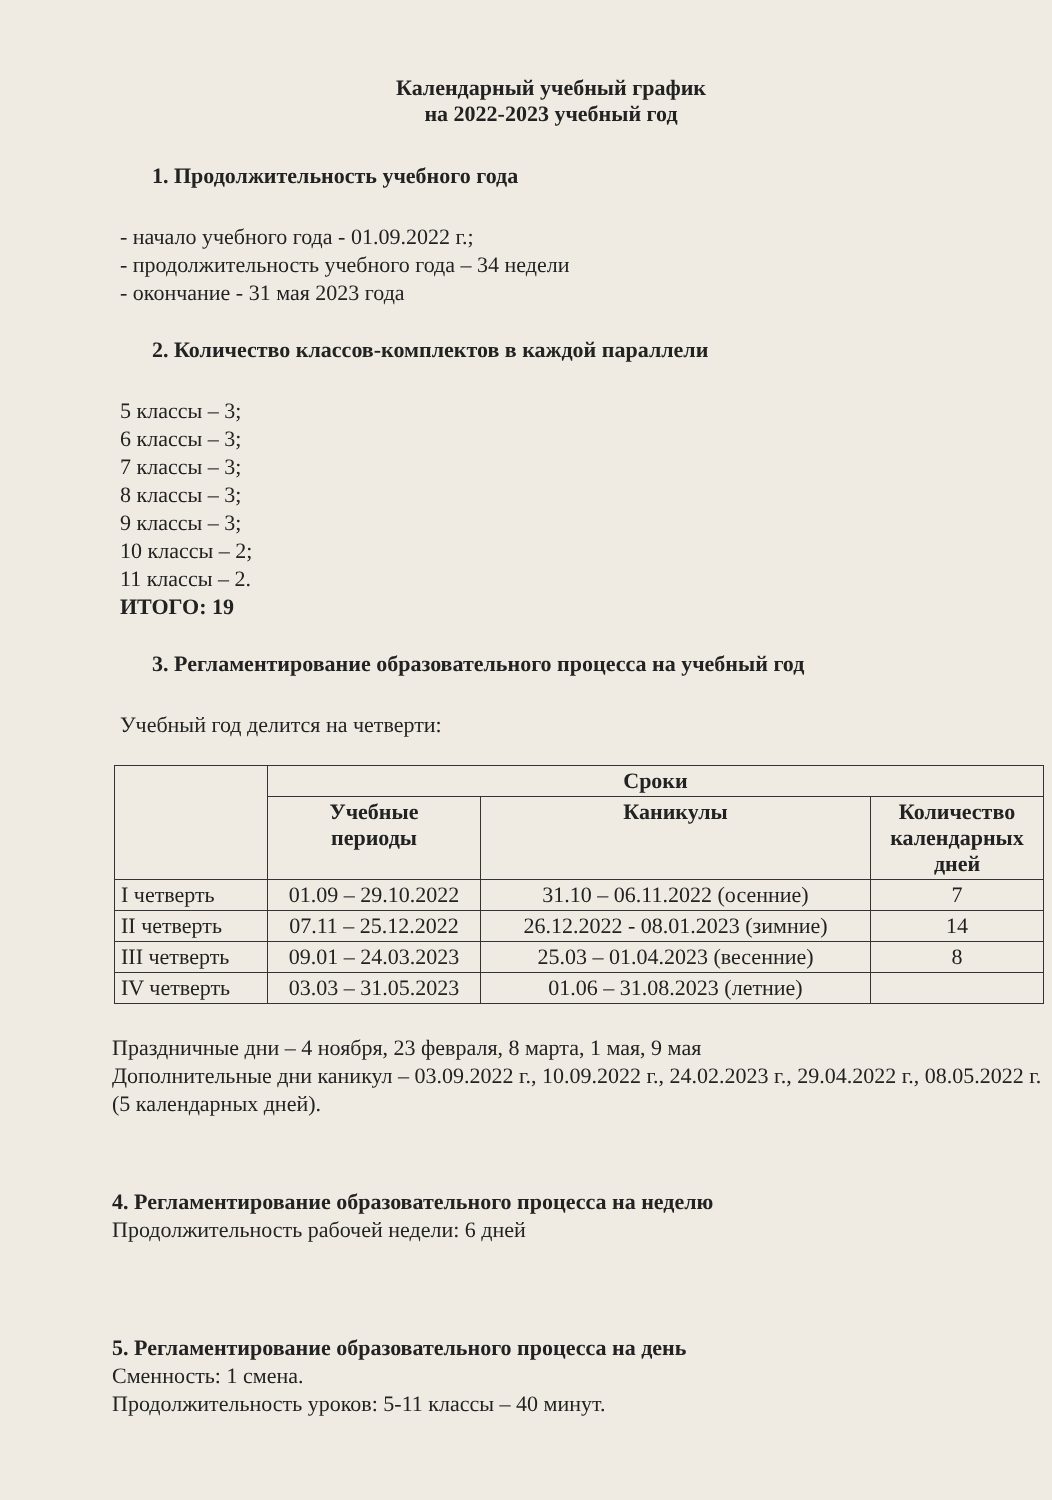Календарный учебный график
на 2022-2023 учебный год
1. Продолжительность учебного года
- начало учебного года - 01.09.2022 г.;
- продолжительность учебного года – 34 недели
- окончание - 31 мая 2023 года
2. Количество классов-комплектов в каждой параллели
5 классы – 3;
6 классы – 3;
7 классы – 3;
8 классы – 3;
9 классы – 3;
10 классы – 2;
11 классы – 2.
ИТОГО: 19
3. Регламентирование образовательного процесса на учебный год
Учебный год делится на четверти:
| | Сроки | | |
| --- | --- | --- | --- |
| | Учебные периоды | Каникулы | Количество календарных дней |
| I четверть | 01.09 – 29.10.2022 | 31.10 – 06.11.2022 (осенние) | 7 |
| II четверть | 07.11 – 25.12.2022 | 26.12.2022 - 08.01.2023 (зимние) | 14 |
| III четверть | 09.01 – 24.03.2023 | 25.03 – 01.04.2023 (весенние) | 8 |
| IV четверть | 03.03 – 31.05.2023 | 01.06 – 31.08.2023 (летние) | |
Праздничные дни – 4 ноября, 23 февраля, 8 марта, 1 мая, 9 мая
Дополнительные дни каникул – 03.09.2022 г., 10.09.2022 г., 24.02.2023 г., 29.04.2022 г., 08.05.2022 г. (5 календарных дней).
4. Регламентирование образовательного процесса на неделю
Продолжительность рабочей недели: 6 дней
5. Регламентирование образовательного процесса на день
Сменность: 1 смена.
Продолжительность уроков: 5-11 классы – 40 минут.